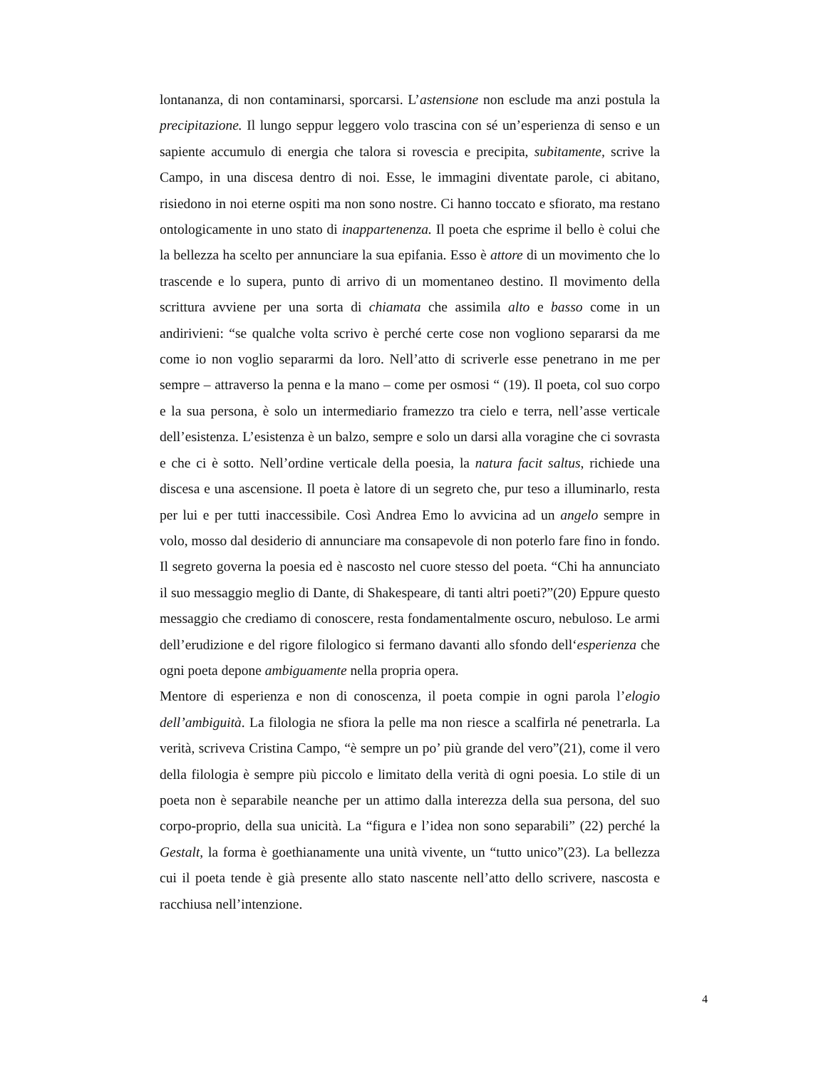lontananza, di non contaminarsi, sporcarsi. L’astensione non esclude ma anzi postula la precipitazione. Il lungo seppur leggero volo trascina con sé un’esperienza di senso e un sapiente accumulo di energia che talora si rovescia e precipita, subitamente, scrive la Campo, in una discesa dentro di noi. Esse, le immagini diventate parole, ci abitano, risiedono in noi eterne ospiti ma non sono nostre. Ci hanno toccato e sfiorato, ma restano ontologicamente in uno stato di inappartenenza. Il poeta che esprime il bello è colui che la bellezza ha scelto per annunciare la sua epifania. Esso è attore di un movimento che lo trascende e lo supera, punto di arrivo di un momentaneo destino. Il movimento della scrittura avviene per una sorta di chiamata che assimila alto e basso come in un andirivieni: “se qualche volta scrivo è perché certe cose non vogliono separarsi da me come io non voglio separarmi da loro. Nell’atto di scriverle esse penetrano in me per sempre – attraverso la penna e la mano – come per osmosi “ (19). Il poeta, col suo corpo e la sua persona, è solo un intermediario framezzo tra cielo e terra, nell’asse verticale dell’esistenza. L’esistenza è un balzo, sempre e solo un darsi alla voragine che ci sovrasta e che ci è sotto. Nell’ordine verticale della poesia, la natura facit saltus, richiede una discesa e una ascensione. Il poeta è latore di un segreto che, pur teso a illuminarlo, resta per lui e per tutti inaccessibile. Così Andrea Emo lo avvicina ad un angelo sempre in volo, mosso dal desiderio di annunciare ma consapevole di non poterlo fare fino in fondo. Il segreto governa la poesia ed è nascosto nel cuore stesso del poeta. “Chi ha annunciato il suo messaggio meglio di Dante, di Shakespeare, di tanti altri poeti?”(20) Eppure questo messaggio che crediamo di conoscere, resta fondamentalmente oscuro, nebuloso. Le armi dell’erudizione e del rigore filologico si fermano davanti allo sfondo dell‘esperienza che ogni poeta depone ambiguamente nella propria opera.
Mentore di esperienza e non di conoscenza, il poeta compie in ogni parola l’elogio dell’ambiguità. La filologia ne sfiora la pelle ma non riesce a scalfirla né penetrarla. La verità, scriveva Cristina Campo, “è sempre un po’ più grande del vero”(21), come il vero della filologia è sempre più piccolo e limitato della verità di ogni poesia. Lo stile di un poeta non è separabile neanche per un attimo dalla interezza della sua persona, del suo corpo-proprio, della sua unicità. La “figura e l’idea non sono separabili” (22) perché la Gestalt, la forma è goethianamente una unità vivente, un “tutto unico”(23). La bellezza cui il poeta tende è già presente allo stato nascente nell’atto dello scrivere, nascosta e racchiusa nell’intenzione.
4